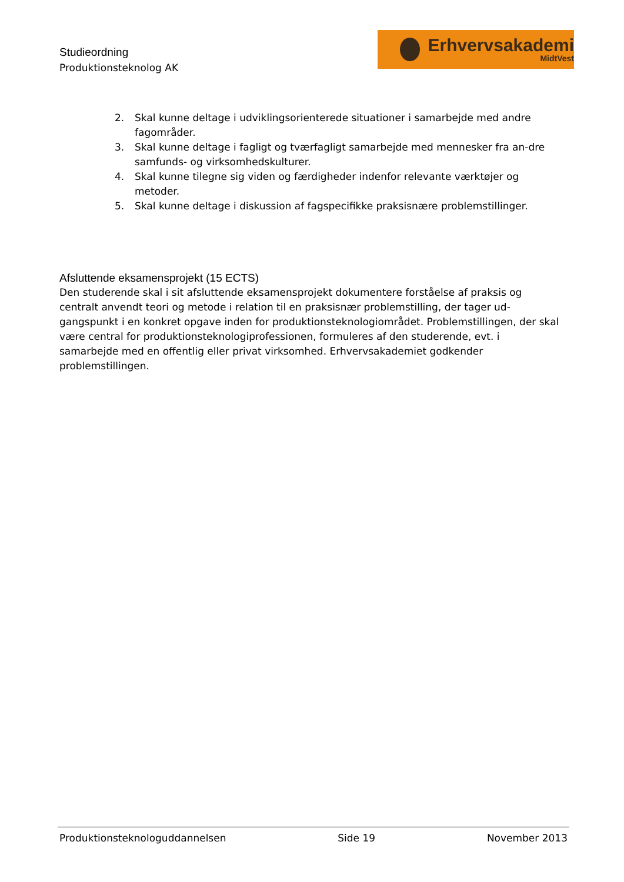Studieordning
Produktionsteknolog AK
Erhvervsakademi
MidtVest
2. Skal kunne deltage i udviklingsorienterede situationer i samarbejde med andre fagområder.
3. Skal kunne deltage i fagligt og tværfagligt samarbejde med mennesker fra an-dre samfunds- og virksomhedskulturer.
4. Skal kunne tilegne sig viden og færdigheder indenfor relevante værktøjer og metoder.
5. Skal kunne deltage i diskussion af fagspecifikke praksisnære problemstillinger.
Afsluttende eksamensprojekt (15 ECTS)
Den studerende skal i sit afsluttende eksamensprojekt dokumentere forståelse af praksis og centralt anvendt teori og metode i relation til en praksisnær problemstilling, der tager ud-gangspunkt i en konkret opgave inden for produktionsteknologiområdet. Problemstillingen, der skal være central for produktionsteknologiprofessionen, formuleres af den studerende, evt. i samarbejde med en offentlig eller privat virksomhed. Erhvervsakademiet godkender problemstillingen.
Produktionsteknologuddannelsen Side 19 November 2013